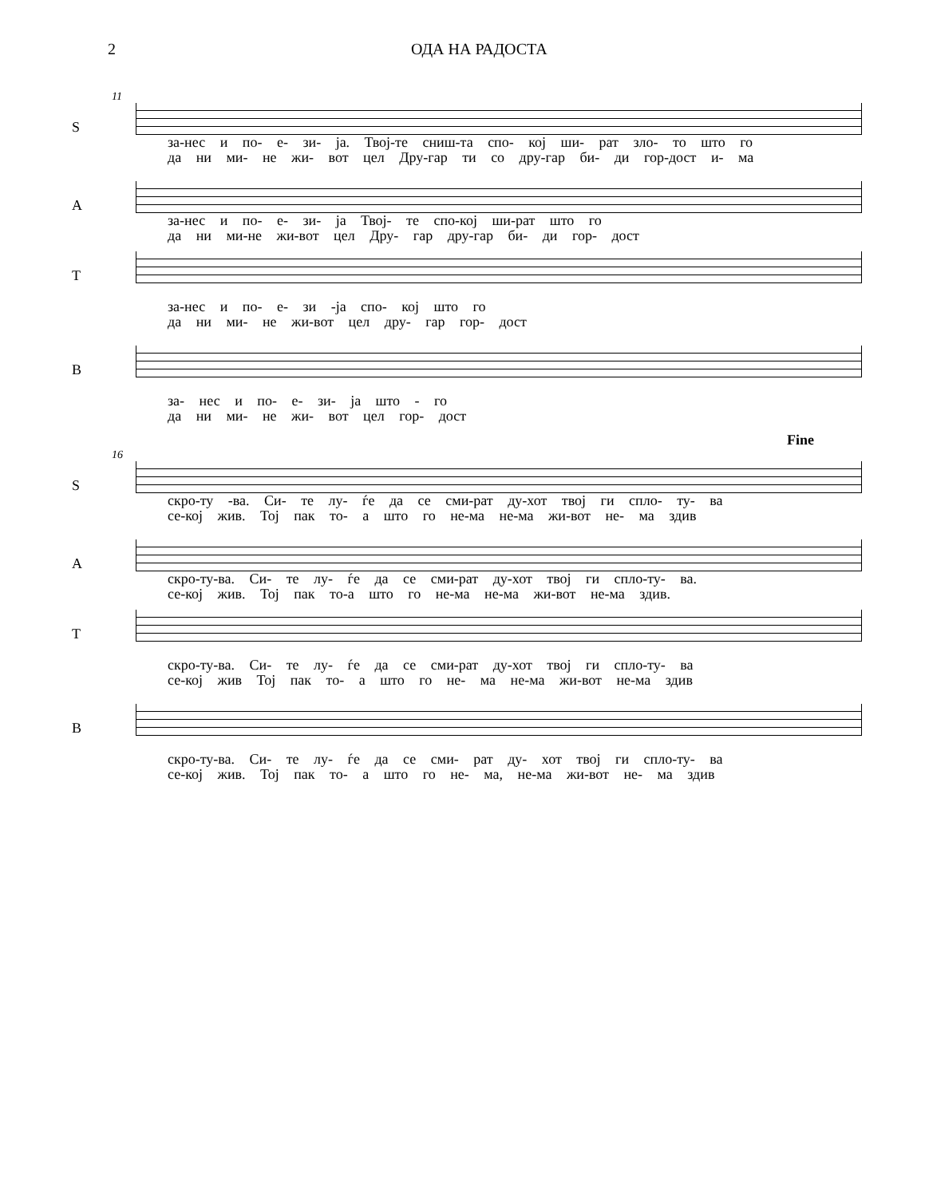2 ОДА НА РАДОСТА
11
S
за-нес и по- е- зи- ја. Твој-те сниш-та спо- кој ши- рат зло- то што го
да ни ми- не жи- вот цел Дру-гар ти со дру-гар би- ди гор-дост и- ма
A
за-нес и по- е- зи- ја Твој- те спо-кој ши-рат што го
да ни ми-не жи-вот цел Дру- гар дру-гар би- ди гор- дост
T
за-нес и по- е- зи -ја спо- кој што го
да ни ми- не жи-вот цел дру- гар гор- дост
B
за- нес и по- е- зи- ја што - го
да ни ми- не жи- вот цел гор- дост
Fine
16
S
скро-ту -ва. Си- те лу- ѓе да се сми-рат ду-хот твој ги спло- ту- ва
се-кој жив. Тој пак то- а што го не-ма не-ма жи-вот не- ма здив
A
скро-ту-ва. Си- те лу- ѓе да се сми-рат ду-хот твој ги спло-ту- ва.
се-кој жив. Тој пак то-а што го не-ма не-ма жи-вот не-ма здив.
T
скро-ту-ва. Си- те лу- ѓе да се сми-рат ду-хот твој ги спло-ту- ва
се-кој жив Тој пак то- а што го не- ма не-ма жи-вот не-ма здив
B
скро-ту-ва. Си- те лу- ѓе да се сми- рат ду- хот твој ги спло-ту- ва
се-кој жив. Тој пак то- а што го не- ма, не-ма жи-вот не- ма здив